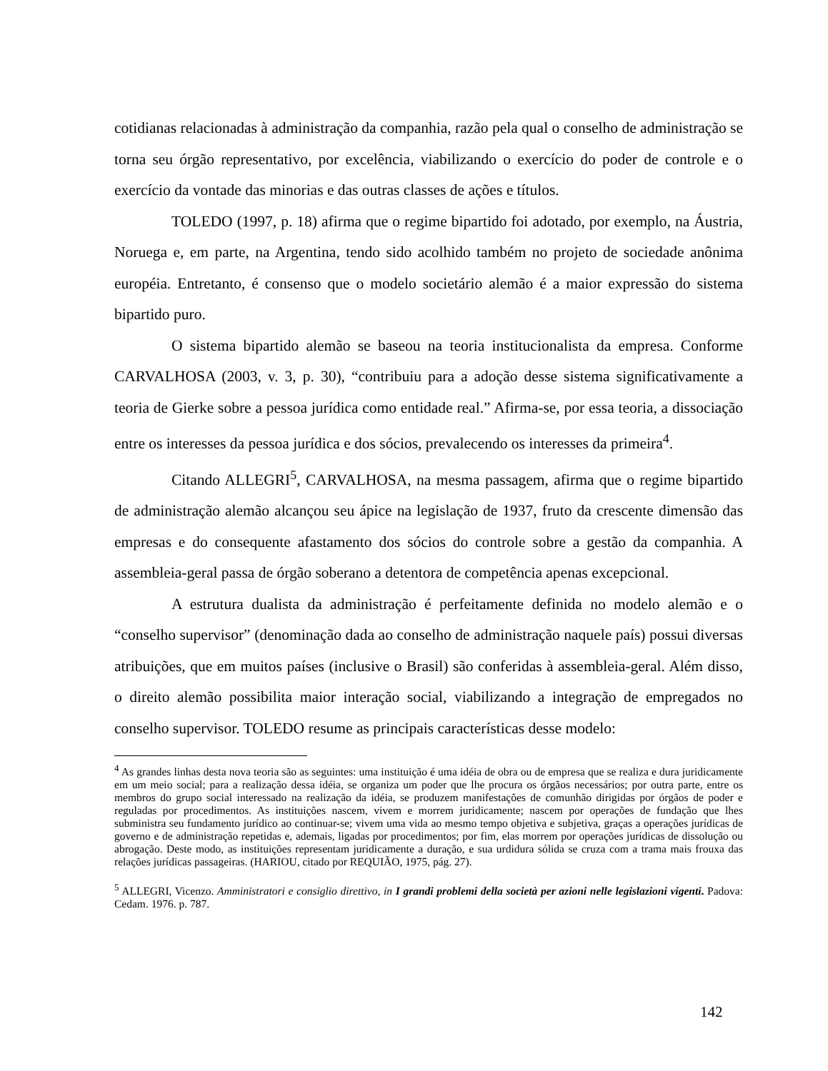cotidianas relacionadas à administração da companhia, razão pela qual o conselho de administração se torna seu órgão representativo, por excelência, viabilizando o exercício do poder de controle e o exercício da vontade das minorias e das outras classes de ações e títulos.
TOLEDO (1997, p. 18) afirma que o regime bipartido foi adotado, por exemplo, na Áustria, Noruega e, em parte, na Argentina, tendo sido acolhido também no projeto de sociedade anônima européia. Entretanto, é consenso que o modelo societário alemão é a maior expressão do sistema bipartido puro.
O sistema bipartido alemão se baseou na teoria institucionalista da empresa. Conforme CARVALHOSA (2003, v. 3, p. 30), “contribuiu para a adoção desse sistema significativamente a teoria de Gierke sobre a pessoa jurídica como entidade real.” Afirma-se, por essa teoria, a dissociação entre os interesses da pessoa jurídica e dos sócios, prevalecendo os interesses da primeira<sup>4</sup>.
Citando ALLEGRI<sup>5</sup>, CARVALHOSA, na mesma passagem, afirma que o regime bipartido de administração alemão alcançou seu ápice na legislação de 1937, fruto da crescente dimensão das empresas e do consequente afastamento dos sócios do controle sobre a gestão da companhia. A assembleia-geral passa de órgão soberano a detentora de competência apenas excepcional.
A estrutura dualista da administração é perfeitamente definida no modelo alemão e o “conselho supervisor” (denominação dada ao conselho de administração naquele país) possui diversas atribuições, que em muitos países (inclusive o Brasil) são conferidas à assembleia-geral. Além disso, o direito alemão possibilita maior interação social, viabilizando a integração de empregados no conselho supervisor. TOLEDO resume as principais características desse modelo:
<sup>4</sup> As grandes linhas desta nova teoria são as seguintes: uma instituição é uma idéia de obra ou de empresa que se realiza e dura juridicamente em um meio social; para a realização dessa idéia, se organiza um poder que lhe procura os órgãos necessários; por outra parte, entre os membros do grupo social interessado na realização da idéia, se produzem manifestações de comunhão dirigidas por órgãos de poder e reguladas por procedimentos. As instituições nascem, vivem e morrem juridicamente; nascem por operações de fundação que lhes subministra seu fundamento jurídico ao continuar-se; vivem uma vida ao mesmo tempo objetiva e subjetiva, graças a operações jurídicas de governo e de administração repetidas e, ademais, ligadas por procedimentos; por fim, elas morrem por operações jurídicas de dissolução ou abrogação. Deste modo, as instituições representam juridicamente a duração, e sua urdidura sólida se cruza com a trama mais frouxa das relações jurídicas passageiras. (HARIOU, citado por REQUIÃO, 1975, pág. 27).
<sup>5</sup> ALLEGRI, Vicenzo. Amministratori e consiglio direttivo, in I grandi problemi della società per azioni nelle legislazioni vigenti. Padova: Cedam. 1976. p. 787.
142